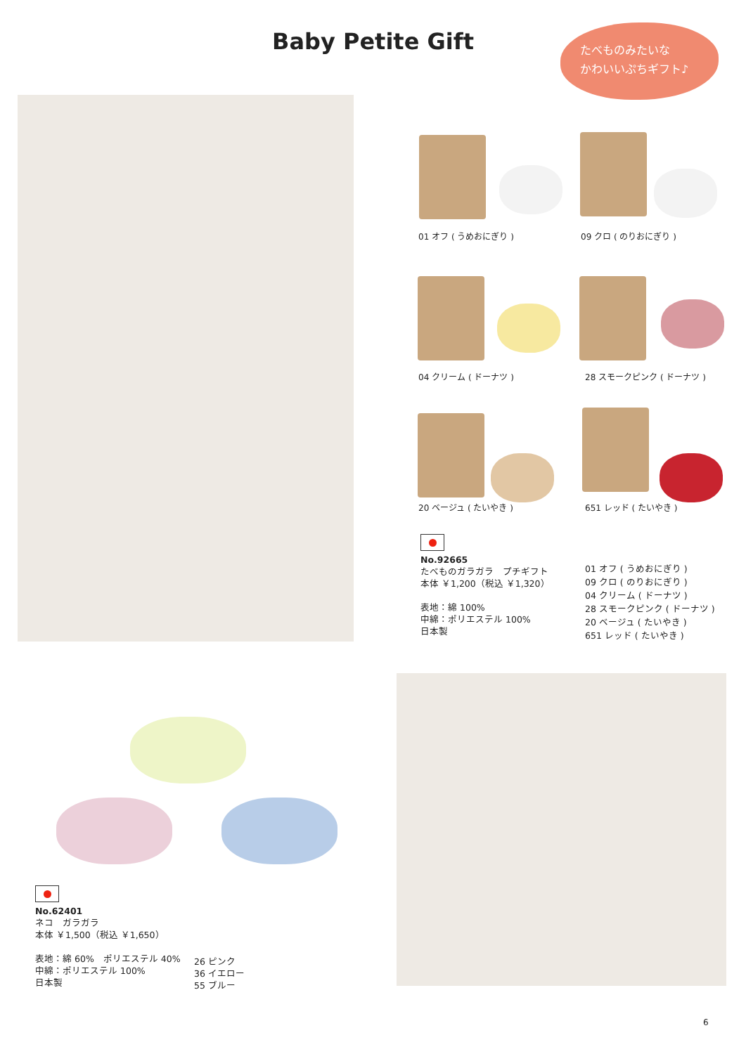Baby Petite Gift
たべものみたいな
かわいいぷちギフト♪
01 オフ ( うめおにぎり ) 09 クロ ( のりおにぎり )
04 クリーム ( ドーナツ ) 28 スモークピンク ( ドーナツ )
20 ベージュ ( たいやき ) 651 レッド ( たいやき )
No.92665
たべものガラガラ　プチギフト
本体 ￥1,200（税込 ￥1,320）
表地：綿 100%
中綿：ポリエステル 100%
日本製
01 オフ ( うめおにぎり )
09 クロ ( のりおにぎり )
04 クリーム ( ドーナツ )
28 スモークピンク ( ドーナツ )
20 ベージュ ( たいやき )
651 レッド ( たいやき )
No.62401
ネコ　ガラガラ
本体 ￥1,500（税込 ￥1,650）
表地：綿 60%　ポリエステル 40%
中綿：ポリエステル 100%
日本製
26 ピンク
36 イエロー
55 ブルー
6